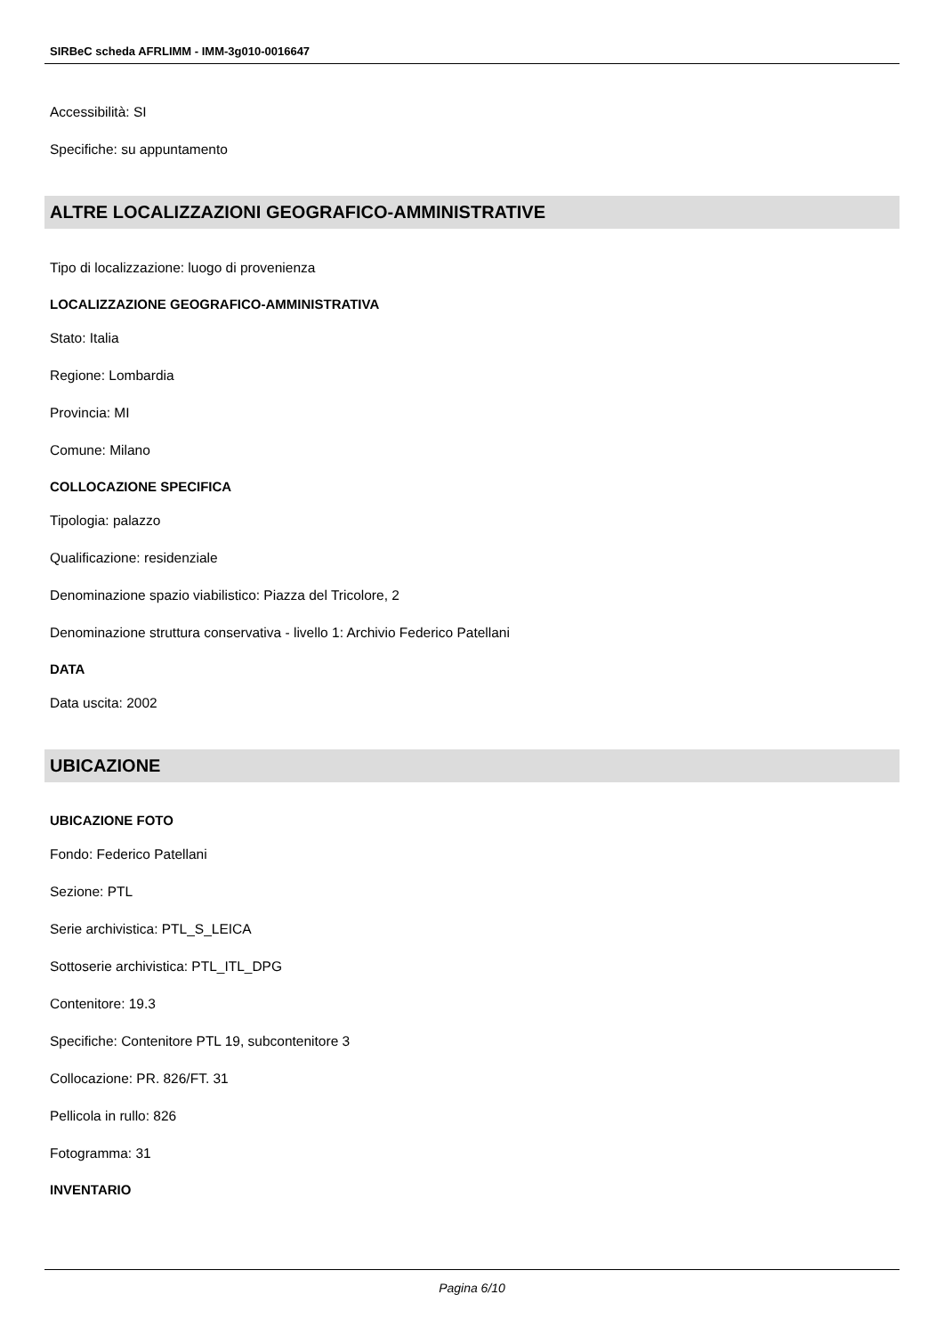SIRBeC scheda AFRLIMM - IMM-3g010-0016647
Accessibilità: SI
Specifiche: su appuntamento
ALTRE LOCALIZZAZIONI GEOGRAFICO-AMMINISTRATIVE
Tipo di localizzazione: luogo di provenienza
LOCALIZZAZIONE GEOGRAFICO-AMMINISTRATIVA
Stato: Italia
Regione: Lombardia
Provincia: MI
Comune: Milano
COLLOCAZIONE SPECIFICA
Tipologia: palazzo
Qualificazione: residenziale
Denominazione spazio viabilistico: Piazza del Tricolore, 2
Denominazione struttura conservativa - livello 1: Archivio Federico Patellani
DATA
Data uscita: 2002
UBICAZIONE
UBICAZIONE FOTO
Fondo: Federico Patellani
Sezione: PTL
Serie archivistica: PTL_S_LEICA
Sottoserie archivistica: PTL_ITL_DPG
Contenitore: 19.3
Specifiche: Contenitore PTL 19, subcontenitore 3
Collocazione: PR. 826/FT. 31
Pellicola in rullo: 826
Fotogramma: 31
INVENTARIO
Pagina 6/10